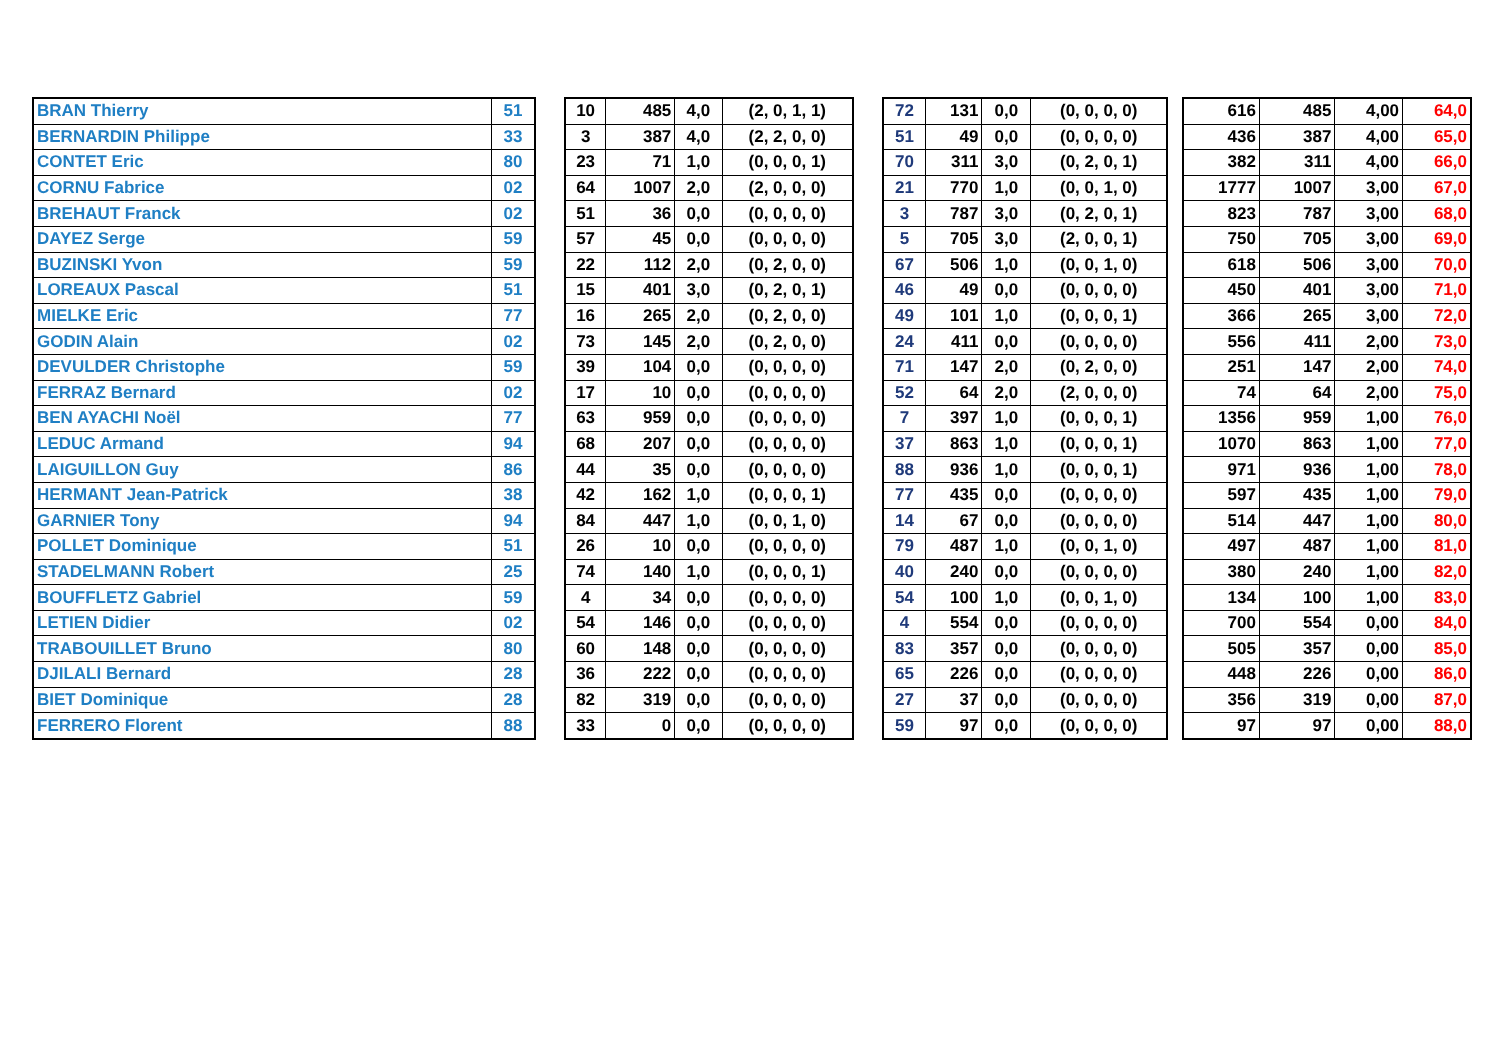| BRAN Thierry | 51 |
| BERNARDIN Philippe | 33 |
| CONTET Eric | 80 |
| CORNU Fabrice | 02 |
| BREHAUT Franck | 02 |
| DAYEZ Serge | 59 |
| BUZINSKI Yvon | 59 |
| LOREAUX Pascal | 51 |
| MIELKE Eric | 77 |
| GODIN Alain | 02 |
| DEVULDER Christophe | 59 |
| FERRAZ Bernard | 02 |
| BEN AYACHI Noël | 77 |
| LEDUC Armand | 94 |
| LAIGUILLON Guy | 86 |
| HERMANT Jean-Patrick | 38 |
| GARNIER Tony | 94 |
| POLLET Dominique | 51 |
| STADELMANN Robert | 25 |
| BOUFFLETZ Gabriel | 59 |
| LETIEN Didier | 02 |
| TRABOUILLET Bruno | 80 |
| DJILALI Bernard | 28 |
| BIET Dominique | 28 |
| FERRERO Florent | 88 |
| 10 | 485 | 4,0 | (2, 0, 1, 1) |
| 3 | 387 | 4,0 | (2, 2, 0, 0) |
| 23 | 71 | 1,0 | (0, 0, 0, 1) |
| 64 | 1007 | 2,0 | (2, 0, 0, 0) |
| 51 | 36 | 0,0 | (0, 0, 0, 0) |
| 57 | 45 | 0,0 | (0, 0, 0, 0) |
| 22 | 112 | 2,0 | (0, 2, 0, 0) |
| 15 | 401 | 3,0 | (0, 2, 0, 1) |
| 16 | 265 | 2,0 | (0, 2, 0, 0) |
| 73 | 145 | 2,0 | (0, 2, 0, 0) |
| 39 | 104 | 0,0 | (0, 0, 0, 0) |
| 17 | 10 | 0,0 | (0, 0, 0, 0) |
| 63 | 959 | 0,0 | (0, 0, 0, 0) |
| 68 | 207 | 0,0 | (0, 0, 0, 0) |
| 44 | 35 | 0,0 | (0, 0, 0, 0) |
| 42 | 162 | 1,0 | (0, 0, 0, 1) |
| 84 | 447 | 1,0 | (0, 0, 1, 0) |
| 26 | 10 | 0,0 | (0, 0, 0, 0) |
| 74 | 140 | 1,0 | (0, 0, 0, 1) |
| 4 | 34 | 0,0 | (0, 0, 0, 0) |
| 54 | 146 | 0,0 | (0, 0, 0, 0) |
| 60 | 148 | 0,0 | (0, 0, 0, 0) |
| 36 | 222 | 0,0 | (0, 0, 0, 0) |
| 82 | 319 | 0,0 | (0, 0, 0, 0) |
| 33 | 0 | 0,0 | (0, 0, 0, 0) |
| 72 | 131 | 0,0 | (0, 0, 0, 0) |
| 51 | 49 | 0,0 | (0, 0, 0, 0) |
| 70 | 311 | 3,0 | (0, 2, 0, 1) |
| 21 | 770 | 1,0 | (0, 0, 1, 0) |
| 3 | 787 | 3,0 | (0, 2, 0, 1) |
| 5 | 705 | 3,0 | (2, 0, 0, 1) |
| 67 | 506 | 1,0 | (0, 0, 1, 0) |
| 46 | 49 | 0,0 | (0, 0, 0, 0) |
| 49 | 101 | 1,0 | (0, 0, 0, 1) |
| 24 | 411 | 0,0 | (0, 0, 0, 0) |
| 71 | 147 | 2,0 | (0, 2, 0, 0) |
| 52 | 64 | 2,0 | (2, 0, 0, 0) |
| 7 | 397 | 1,0 | (0, 0, 0, 1) |
| 37 | 863 | 1,0 | (0, 0, 0, 1) |
| 88 | 936 | 1,0 | (0, 0, 0, 1) |
| 77 | 435 | 0,0 | (0, 0, 0, 0) |
| 14 | 67 | 0,0 | (0, 0, 0, 0) |
| 79 | 487 | 1,0 | (0, 0, 1, 0) |
| 40 | 240 | 0,0 | (0, 0, 0, 0) |
| 54 | 100 | 1,0 | (0, 0, 1, 0) |
| 4 | 554 | 0,0 | (0, 0, 0, 0) |
| 83 | 357 | 0,0 | (0, 0, 0, 0) |
| 65 | 226 | 0,0 | (0, 0, 0, 0) |
| 27 | 37 | 0,0 | (0, 0, 0, 0) |
| 59 | 97 | 0,0 | (0, 0, 0, 0) |
| 616 | 485 | 4,00 | 64,0 |
| 436 | 387 | 4,00 | 65,0 |
| 382 | 311 | 4,00 | 66,0 |
| 1777 | 1007 | 3,00 | 67,0 |
| 823 | 787 | 3,00 | 68,0 |
| 750 | 705 | 3,00 | 69,0 |
| 618 | 506 | 3,00 | 70,0 |
| 450 | 401 | 3,00 | 71,0 |
| 366 | 265 | 3,00 | 72,0 |
| 556 | 411 | 2,00 | 73,0 |
| 251 | 147 | 2,00 | 74,0 |
| 74 | 64 | 2,00 | 75,0 |
| 1356 | 959 | 1,00 | 76,0 |
| 1070 | 863 | 1,00 | 77,0 |
| 971 | 936 | 1,00 | 78,0 |
| 597 | 435 | 1,00 | 79,0 |
| 514 | 447 | 1,00 | 80,0 |
| 497 | 487 | 1,00 | 81,0 |
| 380 | 240 | 1,00 | 82,0 |
| 134 | 100 | 1,00 | 83,0 |
| 700 | 554 | 0,00 | 84,0 |
| 505 | 357 | 0,00 | 85,0 |
| 448 | 226 | 0,00 | 86,0 |
| 356 | 319 | 0,00 | 87,0 |
| 97 | 97 | 0,00 | 88,0 |